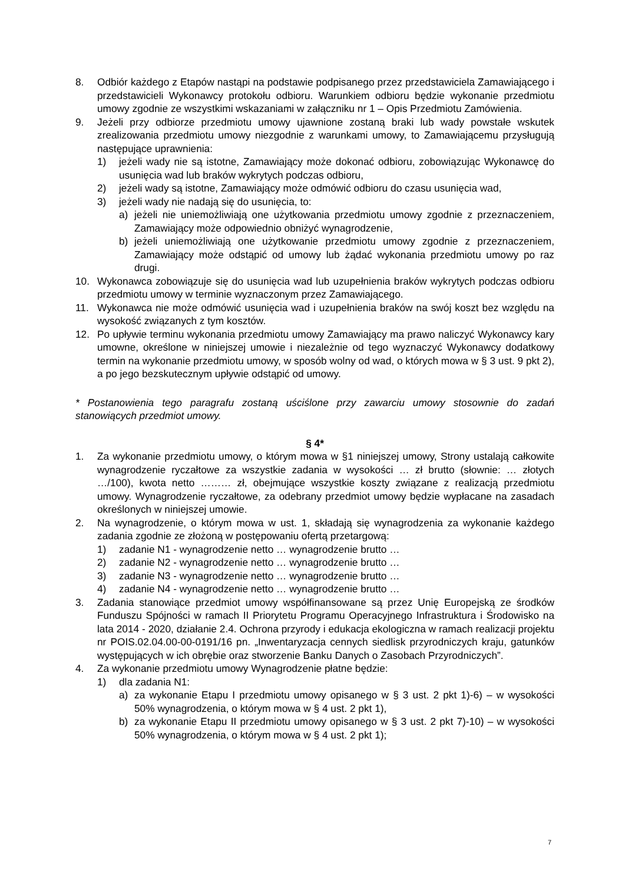8. Odbiór każdego z Etapów nastąpi na podstawie podpisanego przez przedstawiciela Zamawiającego i przedstawicieli Wykonawcy protokołu odbioru. Warunkiem odbioru będzie wykonanie przedmiotu umowy zgodnie ze wszystkimi wskazaniami w załączniku nr 1 – Opis Przedmiotu Zamówienia.
9. Jeżeli przy odbiorze przedmiotu umowy ujawnione zostaną braki lub wady powstałe wskutek zrealizowania przedmiotu umowy niezgodnie z warunkami umowy, to Zamawiającemu przysługują następujące uprawnienia:
1) jeżeli wady nie są istotne, Zamawiający może dokonać odbioru, zobowiązując Wykonawcę do usunięcia wad lub braków wykrytych podczas odbioru,
2) jeżeli wady są istotne, Zamawiający może odmówić odbioru do czasu usunięcia wad,
3) jeżeli wady nie nadają się do usunięcia, to:
a) jeżeli nie uniemożliwiają one użytkowania przedmiotu umowy zgodnie z przeznaczeniem, Zamawiający może odpowiednio obniżyć wynagrodzenie,
b) jeżeli uniemożliwiają one użytkowanie przedmiotu umowy zgodnie z przeznaczeniem, Zamawiający może odstąpić od umowy lub żądać wykonania przedmiotu umowy po raz drugi.
10. Wykonawca zobowiązuje się do usunięcia wad lub uzupełnienia braków wykrytych podczas odbioru przedmiotu umowy w terminie wyznaczonym przez Zamawiającego.
11. Wykonawca nie może odmówić usunięcia wad i uzupełnienia braków na swój koszt bez względu na wysokość związanych z tym kosztów.
12. Po upływie terminu wykonania przedmiotu umowy Zamawiający ma prawo naliczyć Wykonawcy kary umowne, określone w niniejszej umowie i niezależnie od tego wyznaczyć Wykonawcy dodatkowy termin na wykonanie przedmiotu umowy, w sposób wolny od wad, o których mowa w § 3 ust. 9 pkt 2), a po jego bezskutecznym upływie odstąpić od umowy.
* Postanowienia tego paragrafu zostaną uściślone przy zawarciu umowy stosownie do zadań stanowiących przedmiot umowy.
§ 4*
1. Za wykonanie przedmiotu umowy, o którym mowa w §1 niniejszej umowy, Strony ustalają całkowite wynagrodzenie ryczałtowe za wszystkie zadania w wysokości … zł brutto (słownie: … złotych …/100), kwota netto ……… zł, obejmujące wszystkie koszty związane z realizacją przedmiotu umowy. Wynagrodzenie ryczałtowe, za odebrany przedmiot umowy będzie wypłacane na zasadach określonych w niniejszej umowie.
2. Na wynagrodzenie, o którym mowa w ust. 1, składają się wynagrodzenia za wykonanie każdego zadania zgodnie ze złożoną w postępowaniu ofertą przetargową:
1) zadanie N1 - wynagrodzenie netto … wynagrodzenie brutto …
2) zadanie N2 - wynagrodzenie netto … wynagrodzenie brutto …
3) zadanie N3 - wynagrodzenie netto … wynagrodzenie brutto …
4) zadanie N4 - wynagrodzenie netto … wynagrodzenie brutto …
3. Zadania stanowiące przedmiot umowy współfinansowane są przez Unię Europejską ze środków Funduszu Spójności w ramach II Priorytetu Programu Operacyjnego Infrastruktura i Środowisko na lata 2014 - 2020, działanie 2.4. Ochrona przyrody i edukacja ekologiczna w ramach realizacji projektu nr POIS.02.04.00-00-0191/16 pn. „Inwentaryzacja cennych siedlisk przyrodniczych kraju, gatunków występujących w ich obrębie oraz stworzenie Banku Danych o Zasobach Przyrodniczych”.
4. Za wykonanie przedmiotu umowy Wynagrodzenie płatne będzie:
1) dla zadania N1:
a) za wykonanie Etapu I przedmiotu umowy opisanego w § 3 ust. 2 pkt 1)-6) – w wysokości 50% wynagrodzenia, o którym mowa w § 4 ust. 2 pkt 1),
b) za wykonanie Etapu II przedmiotu umowy opisanego w § 3 ust. 2 pkt 7)-10) – w wysokości 50% wynagrodzenia, o którym mowa w § 4 ust. 2 pkt 1);
7